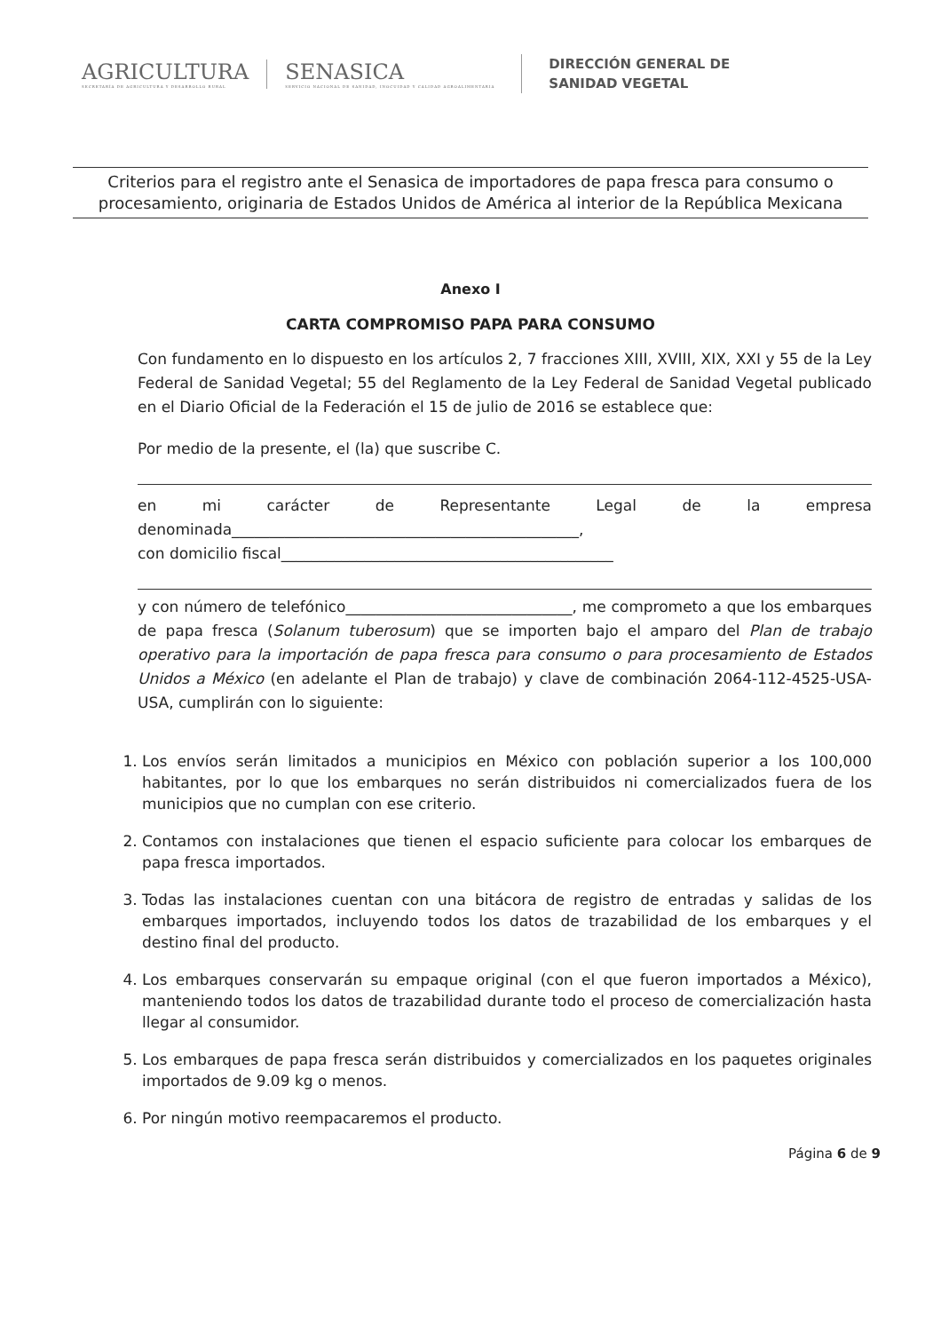AGRICULTURA
SECRETARÍA DE AGRICULTURA Y DESARROLLO RURAL
SENASICA
SERVICIO NACIONAL DE SANIDAD, INOCUIDAD Y CALIDAD AGROALIMENTARIA
DIRECCIÓN GENERAL DE
SANIDAD VEGETAL
Criterios para el registro ante el Senasica de importadores de papa fresca para consumo o procesamiento, originaria de Estados Unidos de América al interior de la República Mexicana
Anexo I
CARTA COMPROMISO PAPA PARA CONSUMO
Con fundamento en lo dispuesto en los artículos 2, 7 fracciones XIII, XVIII, XIX, XXI y 55 de la Ley Federal de Sanidad Vegetal; 55 del Reglamento de la Ley Federal de Sanidad Vegetal publicado en el Diario Oficial de la Federación el 15 de julio de 2016 se establece que:
Por medio de la presente, el (la) que suscribe C.
en mi carácter de Representante Legal de la empresa denominada______________________________________________,
con domicilio fiscal____________________________________________
y con número de telefónico______________________________, me comprometo a que los embarques de papa fresca (Solanum tuberosum) que se importen bajo el amparo del Plan de trabajo operativo para la importación de papa fresca para consumo o para procesamiento de Estados Unidos a México (en adelante el Plan de trabajo) y clave de combinación 2064-112-4525-USA-USA, cumplirán con lo siguiente:
1. Los envíos serán limitados a municipios en México con población superior a los 100,000 habitantes, por lo que los embarques no serán distribuidos ni comercializados fuera de los municipios que no cumplan con ese criterio.
2. Contamos con instalaciones que tienen el espacio suficiente para colocar los embarques de papa fresca importados.
3. Todas las instalaciones cuentan con una bitácora de registro de entradas y salidas de los embarques importados, incluyendo todos los datos de trazabilidad de los embarques y el destino final del producto.
4. Los embarques conservarán su empaque original (con el que fueron importados a México), manteniendo todos los datos de trazabilidad durante todo el proceso de comercialización hasta llegar al consumidor.
5. Los embarques de papa fresca serán distribuidos y comercializados en los paquetes originales importados de 9.09 kg o menos.
6. Por ningún motivo reempacaremos el producto.
Página 6 de 9